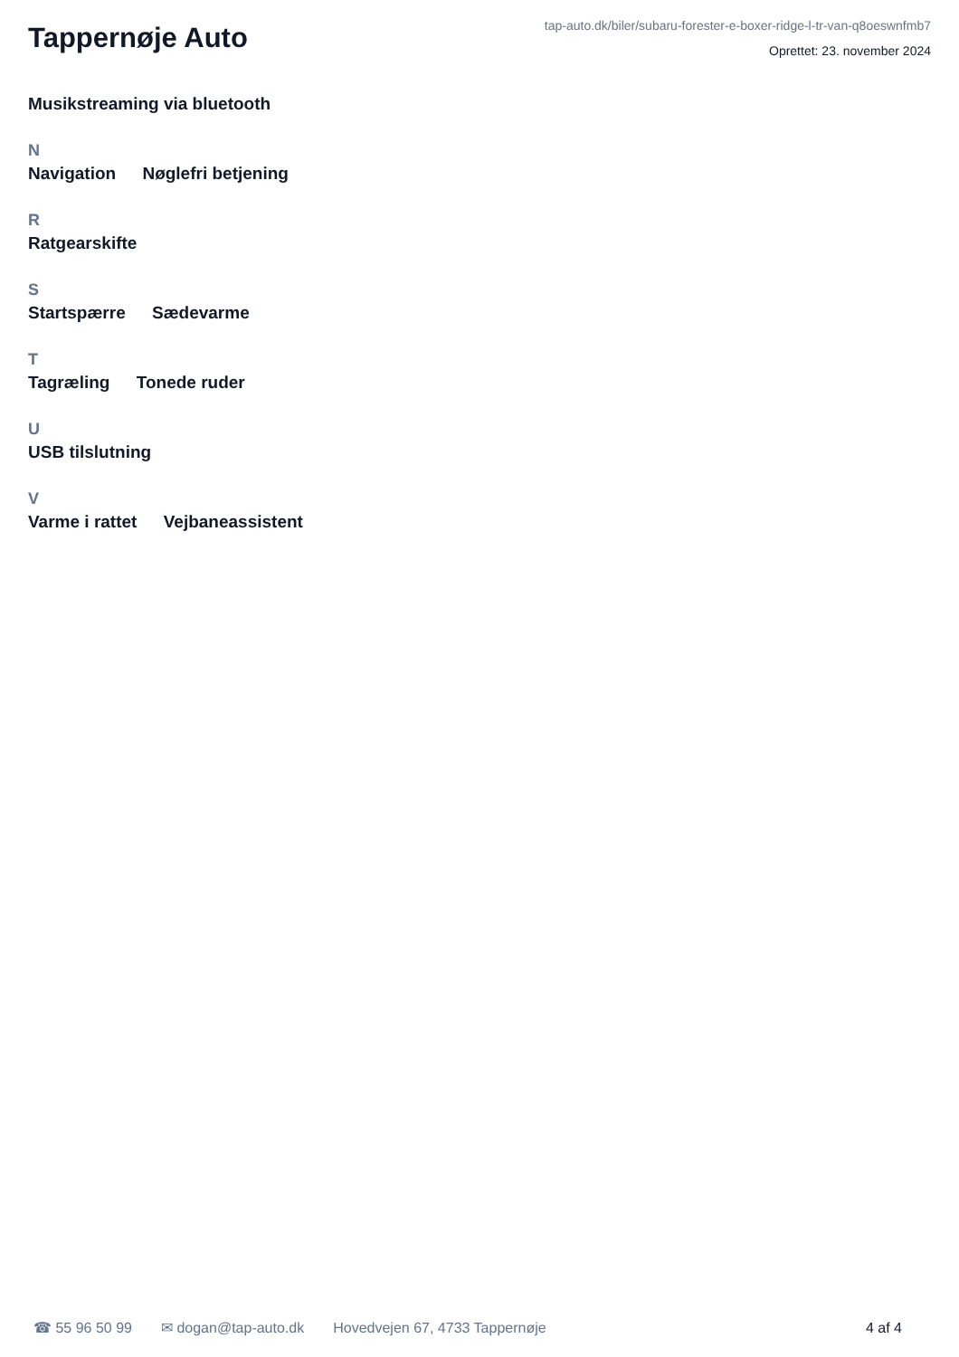Tappernøje Auto
tap-auto.dk/biler/subaru-forester-e-boxer-ridge-l-tr-van-q8oeswnfmb7
Oprettet: 23. november 2024
Musikstreaming via bluetooth
N
Navigation Nøglefri betjening
R
Ratgearskifte
S
Startspærre Sædevarme
T
Tagræling Tonede ruder
U
USB tilslutning
V
Varme i rattet Vejbaneassistent
☎ 55 96 50 99 ✉ dogan@tap-auto.dk Hovedvejen 67, 4733 Tappernøje 4 af 4